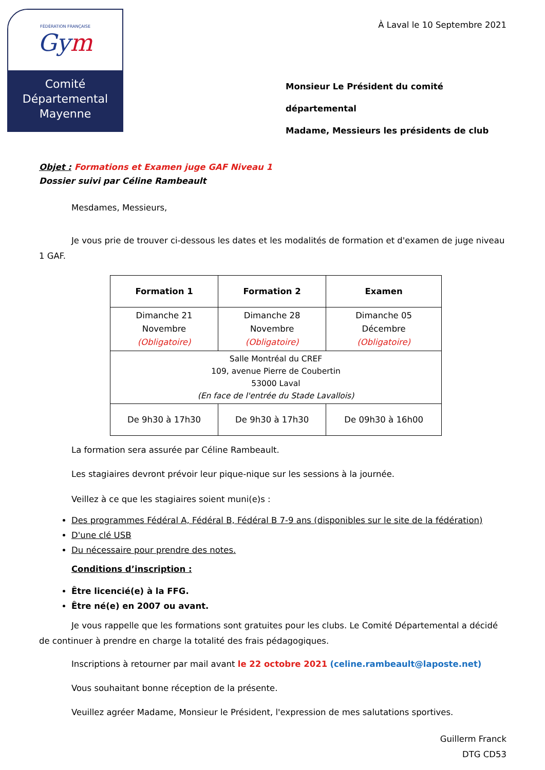FÉDÉRATION FRANÇAISE
Gym
Comité
Départemental
Mayenne
À Laval le 10 Septembre 2021
Monsieur Le Président du comité départemental
Madame, Messieurs les présidents de club
Objet : Formations et Examen juge GAF Niveau 1
Dossier suivi par Céline Rambeault
Mesdames, Messieurs,
Je vous prie de trouver ci-dessous les dates et les modalités de formation et d'examen de juge niveau 1 GAF.
| Formation 1 | Formation 2 | Examen |
| --- | --- | --- |
| Dimanche 21 Novembre (Obligatoire) | Dimanche 28 Novembre (Obligatoire) | Dimanche 05 Décembre (Obligatoire) |
| Salle Montréal du CREF 109, avenue Pierre de Coubertin 53000 Laval (En face de l'entrée du Stade Lavallois) | | |
| De 9h30 à 17h30 | De 9h30 à 17h30 | De 09h30 à 16h00 |
La formation sera assurée par Céline Rambeault.
Les stagiaires devront prévoir leur pique-nique sur les sessions à la journée.
Veillez à ce que les stagiaires soient muni(e)s :
Des programmes Fédéral A, Fédéral B, Fédéral B 7-9 ans (disponibles sur le site de la fédération)
D'une clé USB
Du nécessaire pour prendre des notes.
Conditions d’inscription :
Être licencié(e) à la FFG.
Être né(e) en 2007 ou avant.
Je vous rappelle que les formations sont gratuites pour les clubs. Le Comité Départemental a décidé de continuer à prendre en charge la totalité des frais pédagogiques.
Inscriptions à retourner par mail avant le 22 octobre 2021 (celine.rambeault@laposte.net)
Vous souhaitant bonne réception de la présente.
Veuillez agréer Madame, Monsieur le Président, l'expression de mes salutations sportives.
Guillerm Franck
DTG CD53